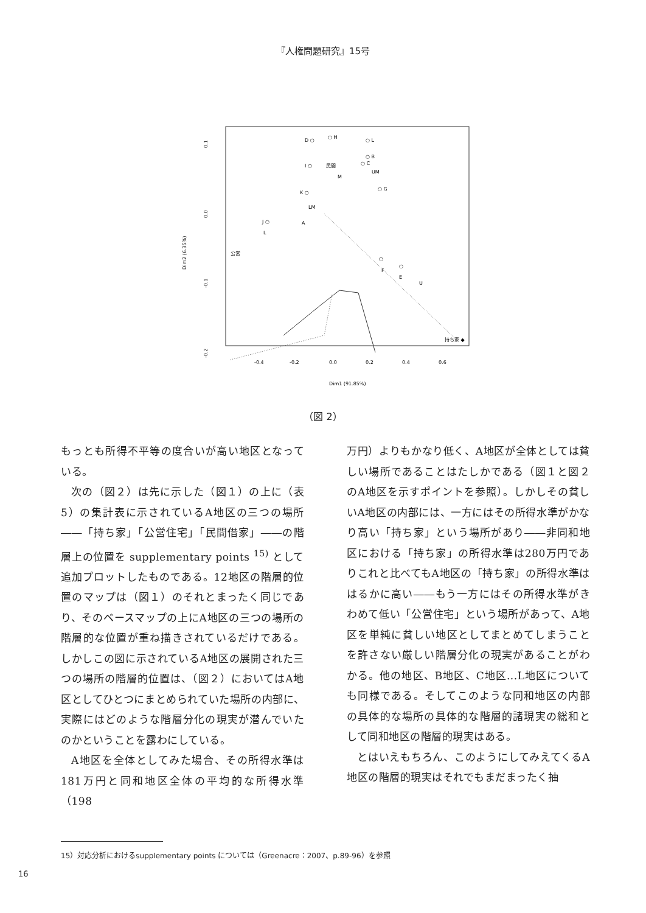『人権問題研究』15号
0.1
0.0
-0.1
-0.2
Dim2 (6.35%)
-0.4
-0.2
0.0
0.2
0.4
0.6
Dim1 (91.85%)
D ○
○ H
○ L
○ B
○ C
UM
I ○
民間
M
K ○
LM
○ G
J ○
A
L
公営
○
F
○
E
U
持ち家 ◆
（図 2）
もっとも所得不平等の度合いが高い地区となっている。
次の（図２）は先に示した（図１）の上に（表5）の集計表に示されているA地区の三つの場所――「持ち家」「公営住宅」「民間借家」――の階層上の位置を supplementary points <sup>15)</sup> として追加プロットしたものである。12地区の階層的位置のマップは（図１）のそれとまったく同じであり、そのベースマップの上にA地区の三つの場所の階層的な位置が重ね描きされているだけである。しかしこの図に示されているA地区の展開された三つの場所の階層的位置は、（図２）においてはA地区としてひとつにまとめられていた場所の内部に、実際にはどのような階層分化の現実が潜んでいたのかということを露わにしている。
A地区を全体としてみた場合、その所得水準は181万円と同和地区全体の平均的な所得水準（198
万円）よりもかなり低く、A地区が全体としては貧しい場所であることはたしかである（図１と図２のA地区を示すポイントを参照）。しかしその貧しいA地区の内部には、一方にはその所得水準がかなり高い「持ち家」という場所があり――非同和地区における「持ち家」の所得水準は280万円でありこれと比べてもA地区の「持ち家」の所得水準ははるかに高い――もう一方にはその所得水準がきわめて低い「公営住宅」という場所があって、A地区を単純に貧しい地区としてまとめてしまうことを許さない厳しい階層分化の現実があることがわかる。他の地区、B地区、C地区...L地区についても同様である。そしてこのような同和地区の内部の具体的な場所の具体的な階層的諸現実の総和として同和地区の階層的現実はある。
とはいえもちろん、このようにしてみえてくるA地区の階層的現実はそれでもまだまったく抽
15）対応分析におけるsupplementary points については（Greenacre：2007、p.89-96）を参照
16